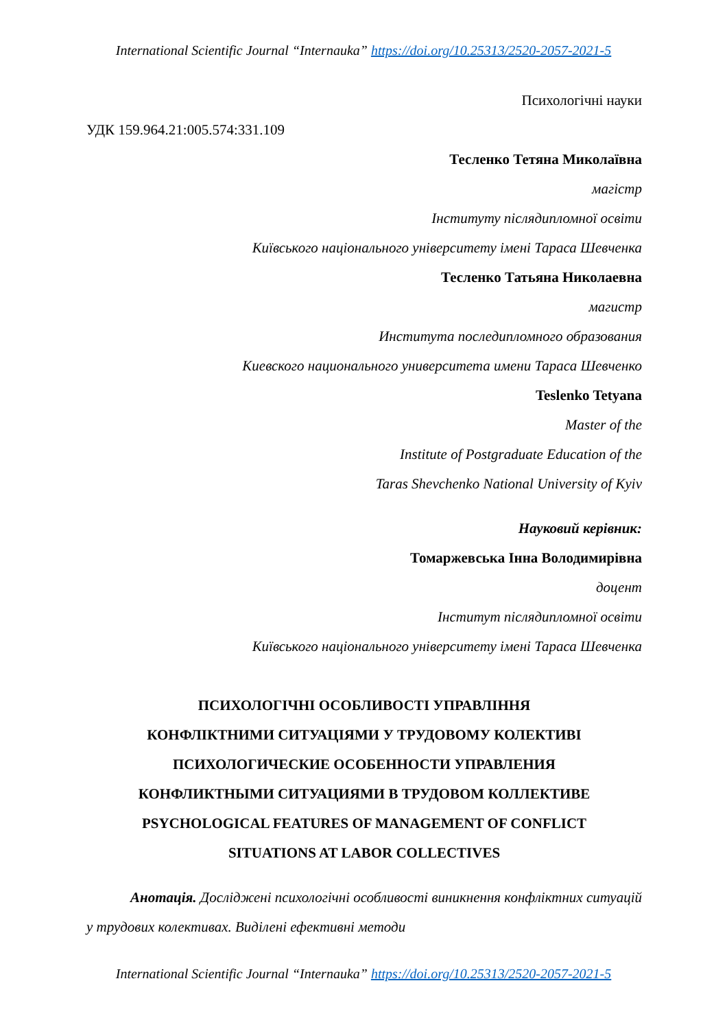International Scientific Journal “Internauka” https://doi.org/10.25313/2520-2057-2021-5
Психологічні науки
УДК 159.964.21:005.574:331.109
Тесленко Тетяна Миколаївна
магістр
Інституту післядипломної освіти
Київського національного університету імені Тараса Шевченка
Тесленко Татьяна Николаевна
магистр
Института последипломного образования
Киевского национального университета имени Тараса Шевченко
Teslenko Tetyana
Master of the
Institute of Postgraduate Education of the
Taras Shevchenko National University of Kyiv
Науковий керівник:
Томаржевська Інна Володимирівна
доцент
Інститут післядипломної освіти
Київського національного університету імені Тараса Шевченка
ПСИХОЛОГІЧНІ ОСОБЛИВОСТІ УПРАВЛІННЯ
КОНФЛІКТНИМИ СИТУАЦІЯМИ У ТРУДОВОМУ КОЛЕКТИВІ
ПСИХОЛОГИЧЕСКИЕ ОСОБЕННОСТИ УПРАВЛЕНИЯ
КОНФЛИКТНЫМИ СИТУАЦИЯМИ В ТРУДОВОМ КОЛЛЕКТИВЕ
PSYCHOLOGICAL FEATURES OF MANAGEMENT OF CONFLICT
SITUATIONS AT LABOR COLLECTIVES
Анотація. Досліджені психологічні особливості виникнення конфліктних ситуацій у трудових колективах. Виділені ефективні методи
International Scientific Journal “Internauka” https://doi.org/10.25313/2520-2057-2021-5